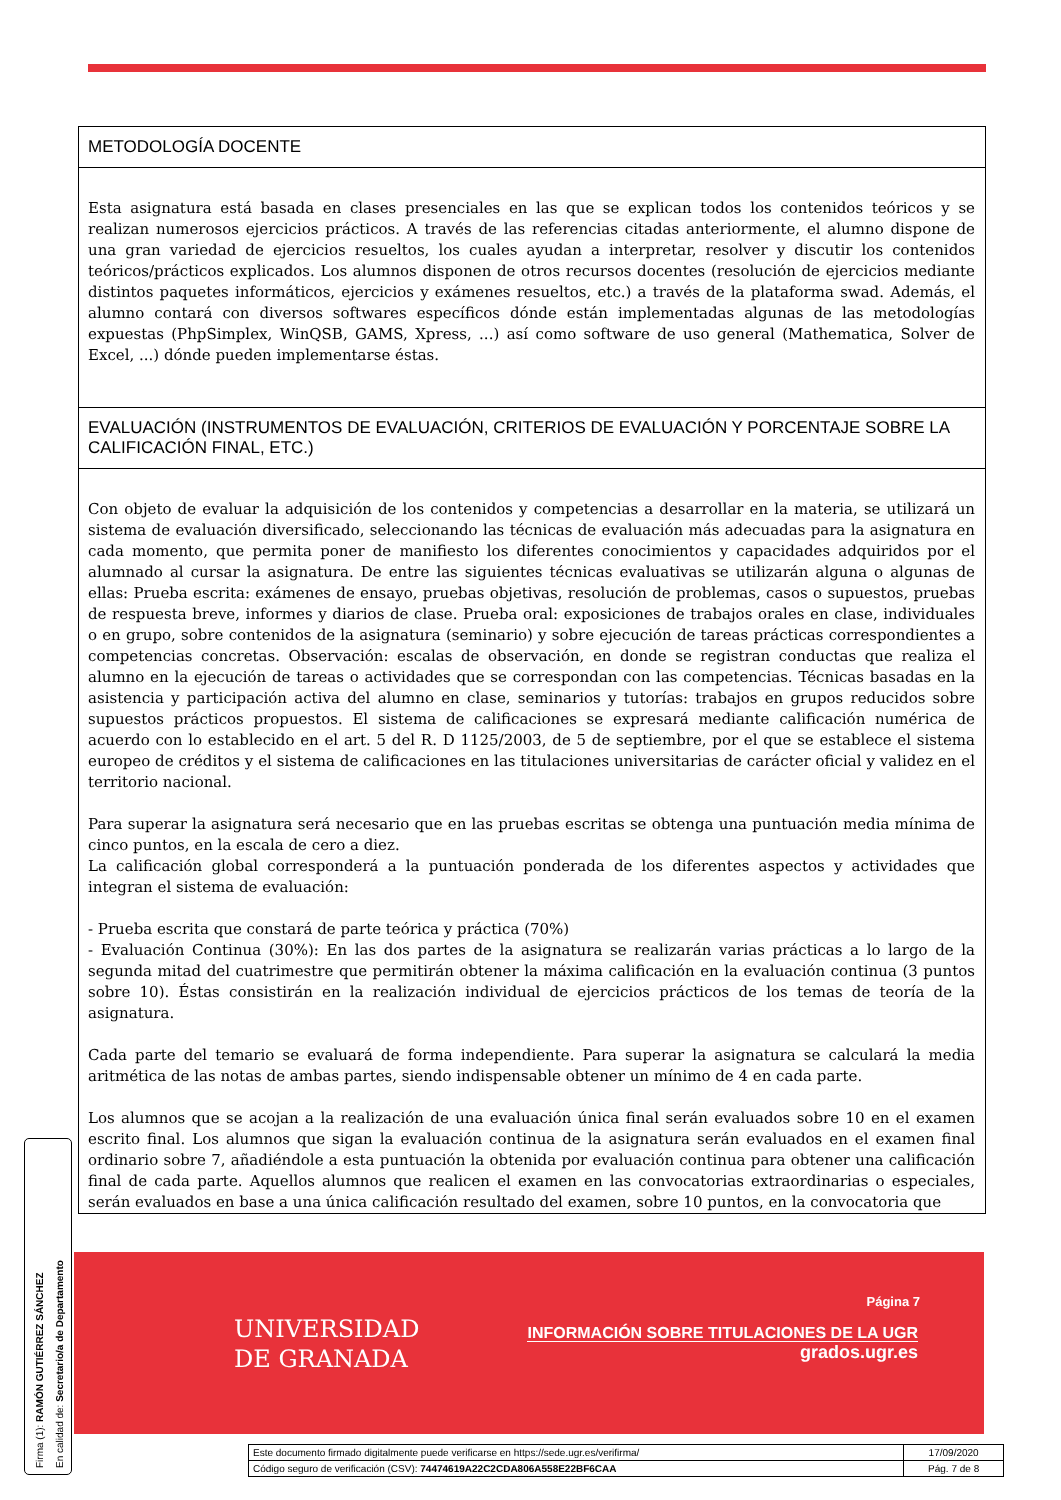METODOLOGÍA DOCENTE
Esta asignatura está basada en clases presenciales en las que se explican todos los contenidos teóricos y se realizan numerosos ejercicios prácticos. A través de las referencias citadas anteriormente, el alumno dispone de una gran variedad de ejercicios resueltos, los cuales ayudan a interpretar, resolver y discutir los contenidos teóricos/prácticos explicados. Los alumnos disponen de otros recursos docentes (resolución de ejercicios mediante distintos paquetes informáticos, ejercicios y exámenes resueltos, etc.) a través de la plataforma swad. Además, el alumno contará con diversos softwares específicos dónde están implementadas algunas de las metodologías expuestas (PhpSimplex, WinQSB, GAMS, Xpress, ...) así como software de uso general (Mathematica, Solver de Excel, ...) dónde pueden implementarse éstas.
EVALUACIÓN (INSTRUMENTOS DE EVALUACIÓN, CRITERIOS DE EVALUACIÓN Y PORCENTAJE SOBRE LA CALIFICACIÓN FINAL, ETC.)
Con objeto de evaluar la adquisición de los contenidos y competencias a desarrollar en la materia, se utilizará un sistema de evaluación diversificado, seleccionando las técnicas de evaluación más adecuadas para la asignatura en cada momento, que permita poner de manifiesto los diferentes conocimientos y capacidades adquiridos por el alumnado al cursar la asignatura. De entre las siguientes técnicas evaluativas se utilizarán alguna o algunas de ellas: Prueba escrita: exámenes de ensayo, pruebas objetivas, resolución de problemas, casos o supuestos, pruebas de respuesta breve, informes y diarios de clase. Prueba oral: exposiciones de trabajos orales en clase, individuales o en grupo, sobre contenidos de la asignatura (seminario) y sobre ejecución de tareas prácticas correspondientes a competencias concretas. Observación: escalas de observación, en donde se registran conductas que realiza el alumno en la ejecución de tareas o actividades que se correspondan con las competencias. Técnicas basadas en la asistencia y participación activa del alumno en clase, seminarios y tutorías: trabajos en grupos reducidos sobre supuestos prácticos propuestos. El sistema de calificaciones se expresará mediante calificación numérica de acuerdo con lo establecido en el art. 5 del R. D 1125/2003, de 5 de septiembre, por el que se establece el sistema europeo de créditos y el sistema de calificaciones en las titulaciones universitarias de carácter oficial y validez en el territorio nacional.
Para superar la asignatura será necesario que en las pruebas escritas se obtenga una puntuación media mínima de cinco puntos, en la escala de cero a diez.
La calificación global corresponderá a la puntuación ponderada de los diferentes aspectos y actividades que integran el sistema de evaluación:
- Prueba escrita que constará de parte teórica y práctica (70%)
- Evaluación Continua (30%): En las dos partes de la asignatura se realizarán varias prácticas a lo largo de la segunda mitad del cuatrimestre que permitirán obtener la máxima calificación en la evaluación continua (3 puntos sobre 10). Éstas consistirán en la realización individual de ejercicios prácticos de los temas de teoría de la asignatura.
Cada parte del temario se evaluará de forma independiente. Para superar la asignatura se calculará la media aritmética de las notas de ambas partes, siendo indispensable obtener un mínimo de 4 en cada parte.
Los alumnos que se acojan a la realización de una evaluación única final serán evaluados sobre 10 en el examen escrito final. Los alumnos que sigan la evaluación continua de la asignatura serán evaluados en el examen final ordinario sobre 7, añadiéndole a esta puntuación la obtenida por evaluación continua para obtener una calificación final de cada parte. Aquellos alumnos que realicen el examen en las convocatorias extraordinarias o especiales, serán evaluados en base a una única calificación resultado del examen, sobre 10 puntos, en la convocatoria que
Página 7
UNIVERSIDAD
DE GRANADA
INFORMACIÓN SOBRE TITULACIONES DE LA UGR
grados.ugr.es
Firma (1): RAMÓN GUTIÉRREZ SÁNCHEZ
En calidad de: Secretario/a de Departamento
| Este documento firmado digitalmente puede verificarse en https://sede.ugr.es/verifirma/ | 17/09/2020 |
| Código seguro de verificación (CSV): 74474619A22C2CDA806A558E22BF6CAA | Pág. 7 de 8 |